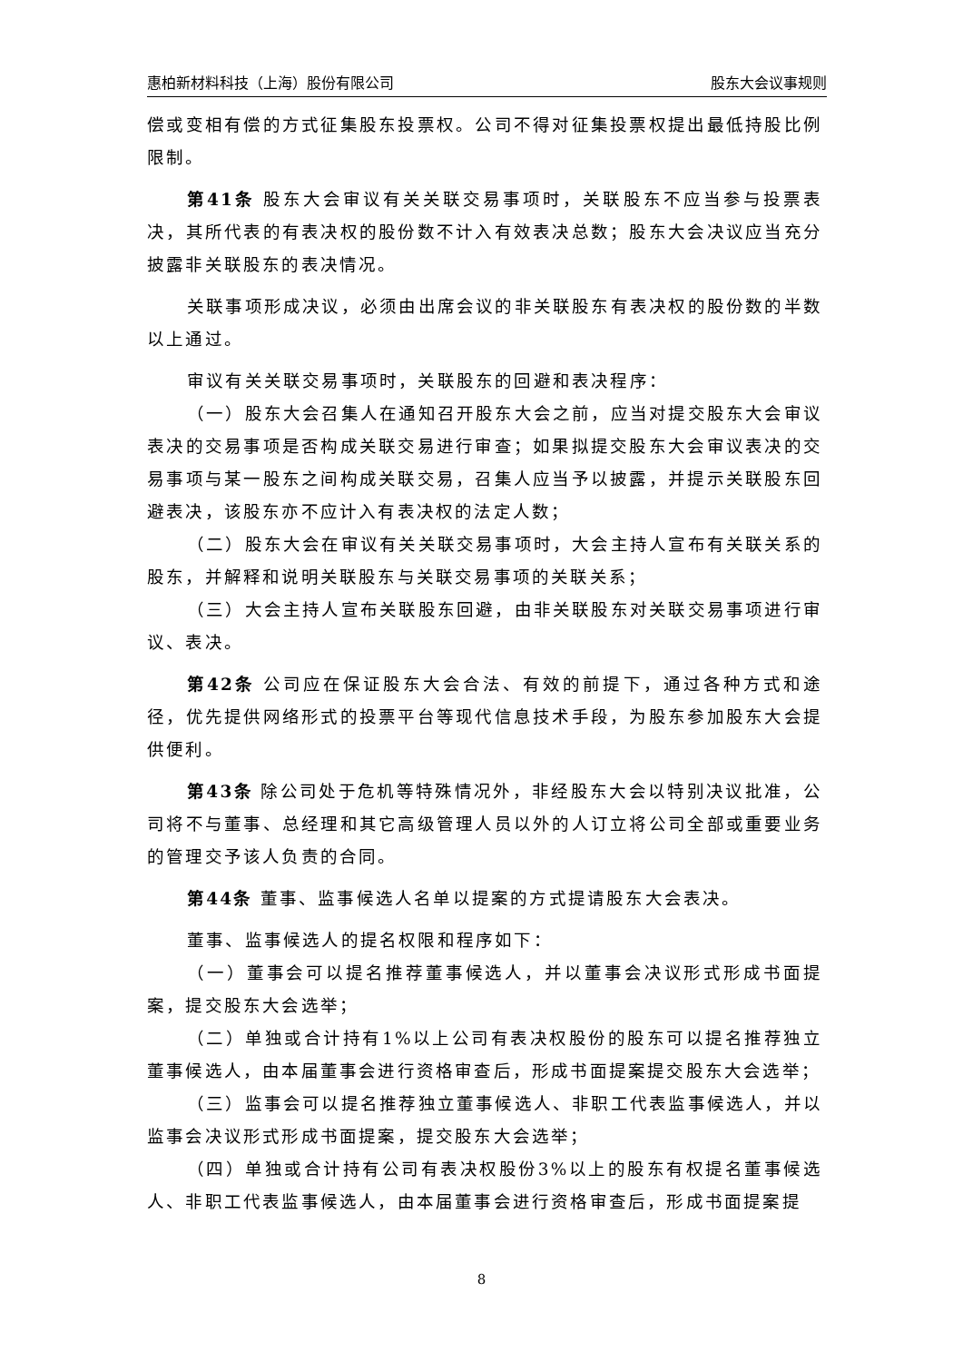惠柏新材料科技（上海）股份有限公司 股东大会议事规则
偿或变相有偿的方式征集股东投票权。公司不得对征集投票权提出最低持股比例限制。
第41条 股东大会审议有关关联交易事项时，关联股东不应当参与投票表决，其所代表的有表决权的股份数不计入有效表决总数；股东大会决议应当充分披露非关联股东的表决情况。
关联事项形成决议，必须由出席会议的非关联股东有表决权的股份数的半数以上通过。
审议有关关联交易事项时，关联股东的回避和表决程序：
（一）股东大会召集人在通知召开股东大会之前，应当对提交股东大会审议表决的交易事项是否构成关联交易进行审查；如果拟提交股东大会审议表决的交易事项与某一股东之间构成关联交易，召集人应当予以披露，并提示关联股东回避表决，该股东亦不应计入有表决权的法定人数；
（二）股东大会在审议有关关联交易事项时，大会主持人宣布有关联关系的股东，并解释和说明关联股东与关联交易事项的关联关系；
（三）大会主持人宣布关联股东回避，由非关联股东对关联交易事项进行审议、表决。
第42条 公司应在保证股东大会合法、有效的前提下，通过各种方式和途径，优先提供网络形式的投票平台等现代信息技术手段，为股东参加股东大会提供便利。
第43条 除公司处于危机等特殊情况外，非经股东大会以特别决议批准，公司将不与董事、总经理和其它高级管理人员以外的人订立将公司全部或重要业务的管理交予该人负责的合同。
第44条 董事、监事候选人名单以提案的方式提请股东大会表决。
董事、监事候选人的提名权限和程序如下：
（一）董事会可以提名推荐董事候选人，并以董事会决议形式形成书面提案，提交股东大会选举；
（二）单独或合计持有1%以上公司有表决权股份的股东可以提名推荐独立董事候选人，由本届董事会进行资格审查后，形成书面提案提交股东大会选举；
（三）监事会可以提名推荐独立董事候选人、非职工代表监事候选人，并以监事会决议形式形成书面提案，提交股东大会选举；
（四）单独或合计持有公司有表决权股份3%以上的股东有权提名董事候选人、非职工代表监事候选人，由本届董事会进行资格审查后，形成书面提案提
8